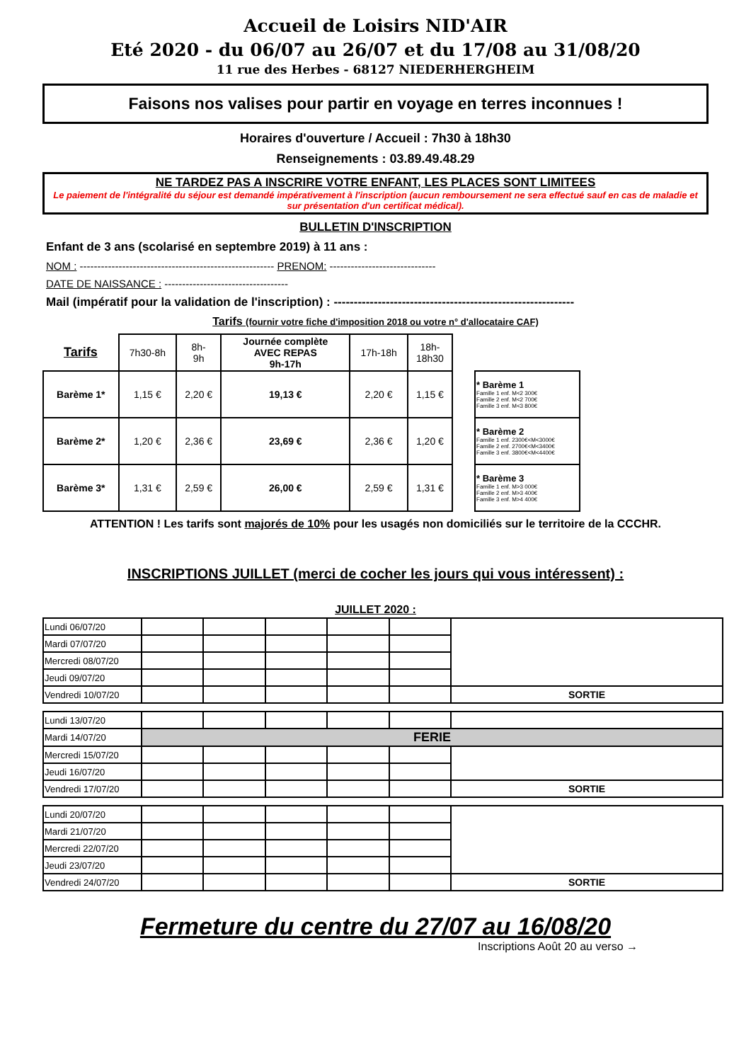Accueil de Loisirs NID'AIR
Eté 2020 - du 06/07 au 26/07 et du 17/08 au 31/08/20
11 rue des Herbes - 68127 NIEDERHERGHEIM
Faisons nos valises pour partir en voyage en terres inconnues !
Horaires d'ouverture / Accueil : 7h30 à 18h30
Renseignements : 03.89.49.48.29
NE TARDEZ PAS A INSCRIRE VOTRE ENFANT, LES PLACES SONT LIMITEES
Le paiement de l'intégralité du séjour est demandé impérativement à l'inscription (aucun remboursement ne sera effectué sauf en cas de maladie et sur présentation d'un certificat médical).
BULLETIN D'INSCRIPTION
Enfant de 3 ans (scolarisé en septembre 2019) à 11 ans :
NOM : ------------------------------------------------------- PRENOM: ------------------------------
DATE DE NAISSANCE : -----------------------------------
Mail (impératif pour la validation de l'inscription) : ------------------------------------------------------------
Tarifs (fournir votre fiche d'imposition 2018 ou votre n° d'allocataire CAF)
| Tarifs | 7h30-8h | 8h- 9h | Journée complète AVEC REPAS 9h-17h | 17h-18h | 18h- 18h30 |
| Barème 1* | 1,15 € | 2,20 € | 19,13 € | 2,20 € | 1,15 € |
| Barème 2* | 1,20 € | 2,36 € | 23,69 € | 2,36 € | 1,20 € |
| Barème 3* | 1,31 € | 2,59 € | 26,00 € | 2,59 € | 1,31 € |
| * Barème 1 Famille 1 enf. M<2 300€ Famille 2 enf. M<2 700€ Famille 3 enf. M<3 800€ |
| * Barème 2 Famille 1 enf. 2300€<M<3000€ Famille 2 enf. 2700€<M<3400€ Famille 3 enf. 3800€<M<4400€ |
| * Barème 3 Famille 1 enf. M>3 000€ Famille 2 enf. M>3 400€ Famille 3 enf. M>4 400€ |
ATTENTION ! Les tarifs sont majorés de 10% pour les usagés non domiciliés sur le territoire de la CCCHR.
INSCRIPTIONS JUILLET (merci de cocher les jours qui vous intéressent) :
JUILLET 2020 :
| Lundi 06/07/20 | | | | | | |
| Mardi 07/07/20 | | | | | | |
| Mercredi 08/07/20 | | | | | | |
| Jeudi 09/07/20 | | | | | | |
| Vendredi 10/07/20 | | | | | | SORTIE |
| Lundi 13/07/20 | | | | | | |
| Mardi 14/07/20 | FERIE | | | | | |
| Mercredi 15/07/20 | | | | | | |
| Jeudi 16/07/20 | | | | | | |
| Vendredi 17/07/20 | | | | | | SORTIE |
| Lundi 20/07/20 | | | | | | |
| Mardi 21/07/20 | | | | | | |
| Mercredi 22/07/20 | | | | | | |
| Jeudi 23/07/20 | | | | | | |
| Vendredi 24/07/20 | | | | | | SORTIE |
Fermeture du centre du 27/07 au 16/08/20
Inscriptions Août 20 au verso →